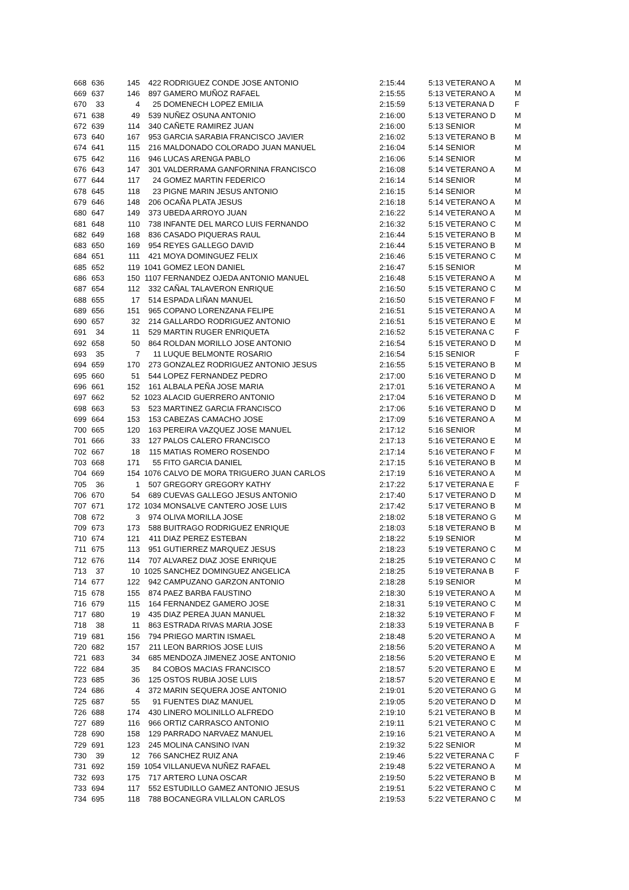| 668 | 636 | 145 | 422 | RODRIGUEZ CONDE JOSE ANTONIO | 2:15:44 | 5:13 | VETERANO A | M |
| 669 | 637 | 146 | 897 | GAMERO MUÑOZ RAFAEL | 2:15:55 | 5:13 | VETERANO A | M |
| 670 | 33 | 4 | 25 | DOMENECH LOPEZ EMILIA | 2:15:59 | 5:13 | VETERANA D | F |
| 671 | 638 | 49 | 539 | NUÑEZ OSUNA ANTONIO | 2:16:00 | 5:13 | VETERANO D | M |
| 672 | 639 | 114 | 340 | CAÑETE RAMIREZ JUAN | 2:16:00 | 5:13 | SENIOR | M |
| 673 | 640 | 167 | 953 | GARCIA SARABIA FRANCISCO JAVIER | 2:16:02 | 5:13 | VETERANO B | M |
| 674 | 641 | 115 | 216 | MALDONADO COLORADO JUAN MANUEL | 2:16:04 | 5:14 | SENIOR | M |
| 675 | 642 | 116 | 946 | LUCAS ARENGA PABLO | 2:16:06 | 5:14 | SENIOR | M |
| 676 | 643 | 147 | 301 | VALDERRAMA GANFORNINA FRANCISCO | 2:16:08 | 5:14 | VETERANO A | M |
| 677 | 644 | 117 | 24 | GOMEZ MARTIN FEDERICO | 2:16:14 | 5:14 | SENIOR | M |
| 678 | 645 | 118 | 23 | PIGNE MARIN JESUS ANTONIO | 2:16:15 | 5:14 | SENIOR | M |
| 679 | 646 | 148 | 206 | OCAÑA PLATA JESUS | 2:16:18 | 5:14 | VETERANO A | M |
| 680 | 647 | 149 | 373 | UBEDA ARROYO JUAN | 2:16:22 | 5:14 | VETERANO A | M |
| 681 | 648 | 110 | 738 | INFANTE DEL MARCO LUIS FERNANDO | 2:16:32 | 5:15 | VETERANO C | M |
| 682 | 649 | 168 | 836 | CASADO PIQUERAS RAUL | 2:16:44 | 5:15 | VETERANO B | M |
| 683 | 650 | 169 | 954 | REYES GALLEGO DAVID | 2:16:44 | 5:15 | VETERANO B | M |
| 684 | 651 | 111 | 421 | MOYA DOMINGUEZ FELIX | 2:16:46 | 5:15 | VETERANO C | M |
| 685 | 652 | 119 | 1041 | GOMEZ LEON DANIEL | 2:16:47 | 5:15 | SENIOR | M |
| 686 | 653 | 150 | 1107 | FERNANDEZ OJEDA ANTONIO MANUEL | 2:16:48 | 5:15 | VETERANO A | M |
| 687 | 654 | 112 | 332 | CAÑAL TALAVERON ENRIQUE | 2:16:50 | 5:15 | VETERANO C | M |
| 688 | 655 | 17 | 514 | ESPADA LIÑAN MANUEL | 2:16:50 | 5:15 | VETERANO F | M |
| 689 | 656 | 151 | 965 | COPANO LORENZANA FELIPE | 2:16:51 | 5:15 | VETERANO A | M |
| 690 | 657 | 32 | 214 | GALLARDO RODRIGUEZ ANTONIO | 2:16:51 | 5:15 | VETERANO E | M |
| 691 | 34 | 11 | 529 | MARTIN RUGER ENRIQUETA | 2:16:52 | 5:15 | VETERANA C | F |
| 692 | 658 | 50 | 864 | ROLDAN MORILLO JOSE ANTONIO | 2:16:54 | 5:15 | VETERANO D | M |
| 693 | 35 | 7 | 11 | LUQUE BELMONTE ROSARIO | 2:16:54 | 5:15 | SENIOR | F |
| 694 | 659 | 170 | 273 | GONZALEZ RODRIGUEZ ANTONIO JESUS | 2:16:55 | 5:15 | VETERANO B | M |
| 695 | 660 | 51 | 544 | LOPEZ FERNANDEZ PEDRO | 2:17:00 | 5:16 | VETERANO D | M |
| 696 | 661 | 152 | 161 | ALBALA PEÑA JOSE MARIA | 2:17:01 | 5:16 | VETERANO A | M |
| 697 | 662 | 52 | 1023 | ALACID GUERRERO ANTONIO | 2:17:04 | 5:16 | VETERANO D | M |
| 698 | 663 | 53 | 523 | MARTINEZ GARCIA FRANCISCO | 2:17:06 | 5:16 | VETERANO D | M |
| 699 | 664 | 153 | 153 | CABEZAS CAMACHO JOSE | 2:17:09 | 5:16 | VETERANO A | M |
| 700 | 665 | 120 | 163 | PEREIRA VAZQUEZ JOSE MANUEL | 2:17:12 | 5:16 | SENIOR | M |
| 701 | 666 | 33 | 127 | PALOS CALERO FRANCISCO | 2:17:13 | 5:16 | VETERANO E | M |
| 702 | 667 | 18 | 115 | MATIAS ROMERO ROSENDO | 2:17:14 | 5:16 | VETERANO F | M |
| 703 | 668 | 171 | 55 | FITO GARCIA DANIEL | 2:17:15 | 5:16 | VETERANO B | M |
| 704 | 669 | 154 | 1076 | CALVO DE MORA TRIGUERO JUAN CARLOS | 2:17:19 | 5:16 | VETERANO A | M |
| 705 | 36 | 1 | 507 | GREGORY GREGORY KATHY | 2:17:22 | 5:17 | VETERANA E | F |
| 706 | 670 | 54 | 689 | CUEVAS GALLEGO JESUS ANTONIO | 2:17:40 | 5:17 | VETERANO D | M |
| 707 | 671 | 172 | 1034 | MONSALVE CANTERO JOSE LUIS | 2:17:42 | 5:17 | VETERANO B | M |
| 708 | 672 | 3 | 974 | OLIVA MORILLA JOSE | 2:18:02 | 5:18 | VETERANO G | M |
| 709 | 673 | 173 | 588 | BUITRAGO RODRIGUEZ ENRIQUE | 2:18:03 | 5:18 | VETERANO B | M |
| 710 | 674 | 121 | 411 | DIAZ PEREZ ESTEBAN | 2:18:22 | 5:19 | SENIOR | M |
| 711 | 675 | 113 | 951 | GUTIERREZ MARQUEZ JESUS | 2:18:23 | 5:19 | VETERANO C | M |
| 712 | 676 | 114 | 707 | ALVAREZ DIAZ JOSE ENRIQUE | 2:18:25 | 5:19 | VETERANO C | M |
| 713 | 37 | 10 | 1025 | SANCHEZ DOMINGUEZ ANGELICA | 2:18:25 | 5:19 | VETERANA B | F |
| 714 | 677 | 122 | 942 | CAMPUZANO GARZON ANTONIO | 2:18:28 | 5:19 | SENIOR | M |
| 715 | 678 | 155 | 874 | PAEZ BARBA FAUSTINO | 2:18:30 | 5:19 | VETERANO A | M |
| 716 | 679 | 115 | 164 | FERNANDEZ GAMERO JOSE | 2:18:31 | 5:19 | VETERANO C | M |
| 717 | 680 | 19 | 435 | DIAZ PEREA JUAN MANUEL | 2:18:32 | 5:19 | VETERANO F | M |
| 718 | 38 | 11 | 863 | ESTRADA RIVAS MARIA JOSE | 2:18:33 | 5:19 | VETERANA B | F |
| 719 | 681 | 156 | 794 | PRIEGO MARTIN ISMAEL | 2:18:48 | 5:20 | VETERANO A | M |
| 720 | 682 | 157 | 211 | LEON BARRIOS JOSE LUIS | 2:18:56 | 5:20 | VETERANO A | M |
| 721 | 683 | 34 | 685 | MENDOZA JIMENEZ JOSE ANTONIO | 2:18:56 | 5:20 | VETERANO E | M |
| 722 | 684 | 35 | 84 | COBOS MACIAS FRANCISCO | 2:18:57 | 5:20 | VETERANO E | M |
| 723 | 685 | 36 | 125 | OSTOS RUBIA JOSE LUIS | 2:18:57 | 5:20 | VETERANO E | M |
| 724 | 686 | 4 | 372 | MARIN SEQUERA JOSE ANTONIO | 2:19:01 | 5:20 | VETERANO G | M |
| 725 | 687 | 55 | 91 | FUENTES DIAZ MANUEL | 2:19:05 | 5:20 | VETERANO D | M |
| 726 | 688 | 174 | 430 | LINERO MOLINILLO ALFREDO | 2:19:10 | 5:21 | VETERANO B | M |
| 727 | 689 | 116 | 966 | ORTIZ CARRASCO ANTONIO | 2:19:11 | 5:21 | VETERANO C | M |
| 728 | 690 | 158 | 129 | PARRADO NARVAEZ MANUEL | 2:19:16 | 5:21 | VETERANO A | M |
| 729 | 691 | 123 | 245 | MOLINA CANSINO IVAN | 2:19:32 | 5:22 | SENIOR | M |
| 730 | 39 | 12 | 766 | SANCHEZ RUIZ ANA | 2:19:46 | 5:22 | VETERANA C | F |
| 731 | 692 | 159 | 1054 | VILLANUEVA NUÑEZ RAFAEL | 2:19:48 | 5:22 | VETERANO A | M |
| 732 | 693 | 175 | 717 | ARTERO LUNA OSCAR | 2:19:50 | 5:22 | VETERANO B | M |
| 733 | 694 | 117 | 552 | ESTUDILLO GAMEZ ANTONIO JESUS | 2:19:51 | 5:22 | VETERANO C | M |
| 734 | 695 | 118 | 788 | BOCANEGRA VILLALON CARLOS | 2:19:53 | 5:22 | VETERANO C | M |